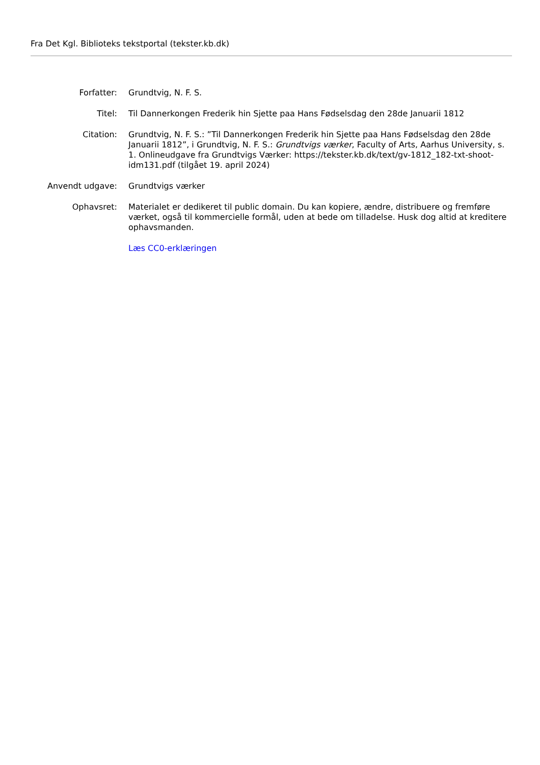Fra Det Kgl. Biblioteks tekstportal (tekster.kb.dk)
| Forfatter: | Grundtvig, N. F. S. |
| Titel: | Til Dannerkongen Frederik hin Sjette paa Hans Fødselsdag den 28de Januarii 1812 |
| Citation: | Grundtvig, N. F. S.: ”Til Dannerkongen Frederik hin Sjette paa Hans Fødselsdag den 28de Januarii 1812”, i Grundtvig, N. F. S.: Grundtvigs værker , Faculty of Arts, Aarhus University, s. 1. Onlineudgave fra Grundtvigs Værker: https://tekster.kb.dk/text/gv-1812_182-txt-shoot-idm131.pdf (tilgået 19. april 2024) |
| Anvendt udgave: | Grundtvigs værker |
| Ophavsret: | Materialet er dedikeret til public domain. Du kan kopiere, ændre, distribuere og fremføre værket, også til kommercielle formål, uden at bede om tilladelse. Husk dog altid at kreditere ophavsmanden. |
| | Læs CC0-erklæringen |